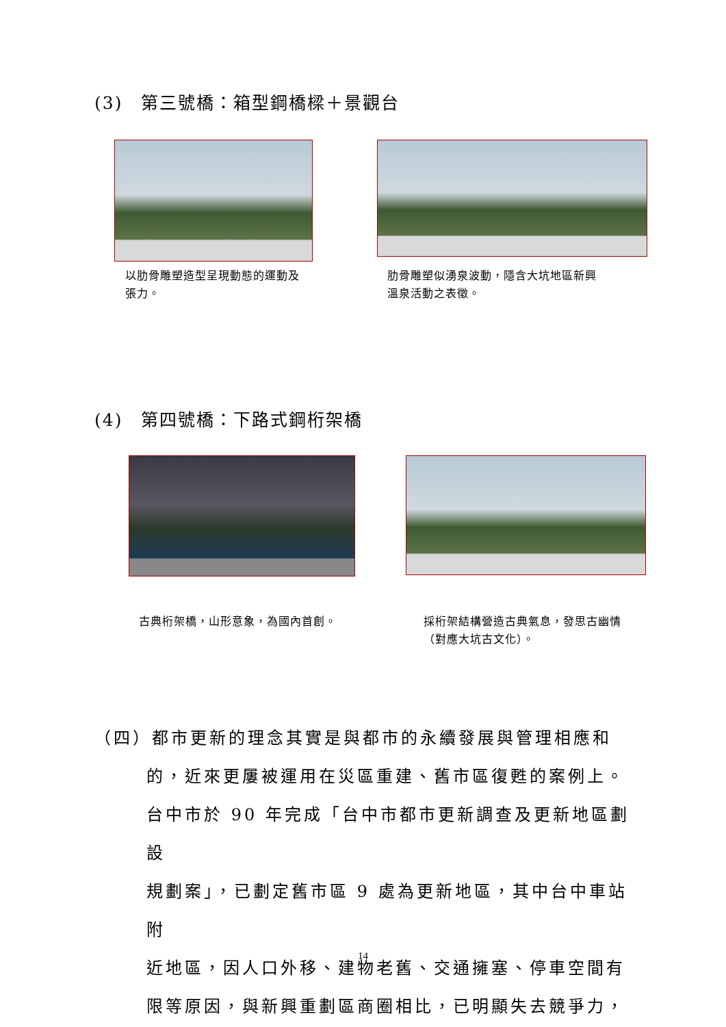(3)　第三號橋：箱型鋼橋樑＋景觀台
以肋骨雕塑造型呈現動態的運動及張力。
肋骨雕塑似湧泉波動，隱含大坑地區新興溫泉活動之表徵。
(4)　第四號橋：下路式鋼桁架橋
古典桁架橋，山形意象，為國內首創。
採桁架結構營造古典氣息，發思古幽情（對應大坑古文化）。
（四）都市更新的理念其實是與都市的永續發展與管理相應和
的，近來更屢被運用在災區重建、舊市區復甦的案例上。
台中市於 90 年完成「台中市都市更新調查及更新地區劃設
規劃案」，已劃定舊市區 9 處為更新地區，其中台中車站附
近地區，因人口外移、建物老舊、交通擁塞、停車空間有
限等原因，與新興重劃區商圈相比，已明顯失去競爭力，
14